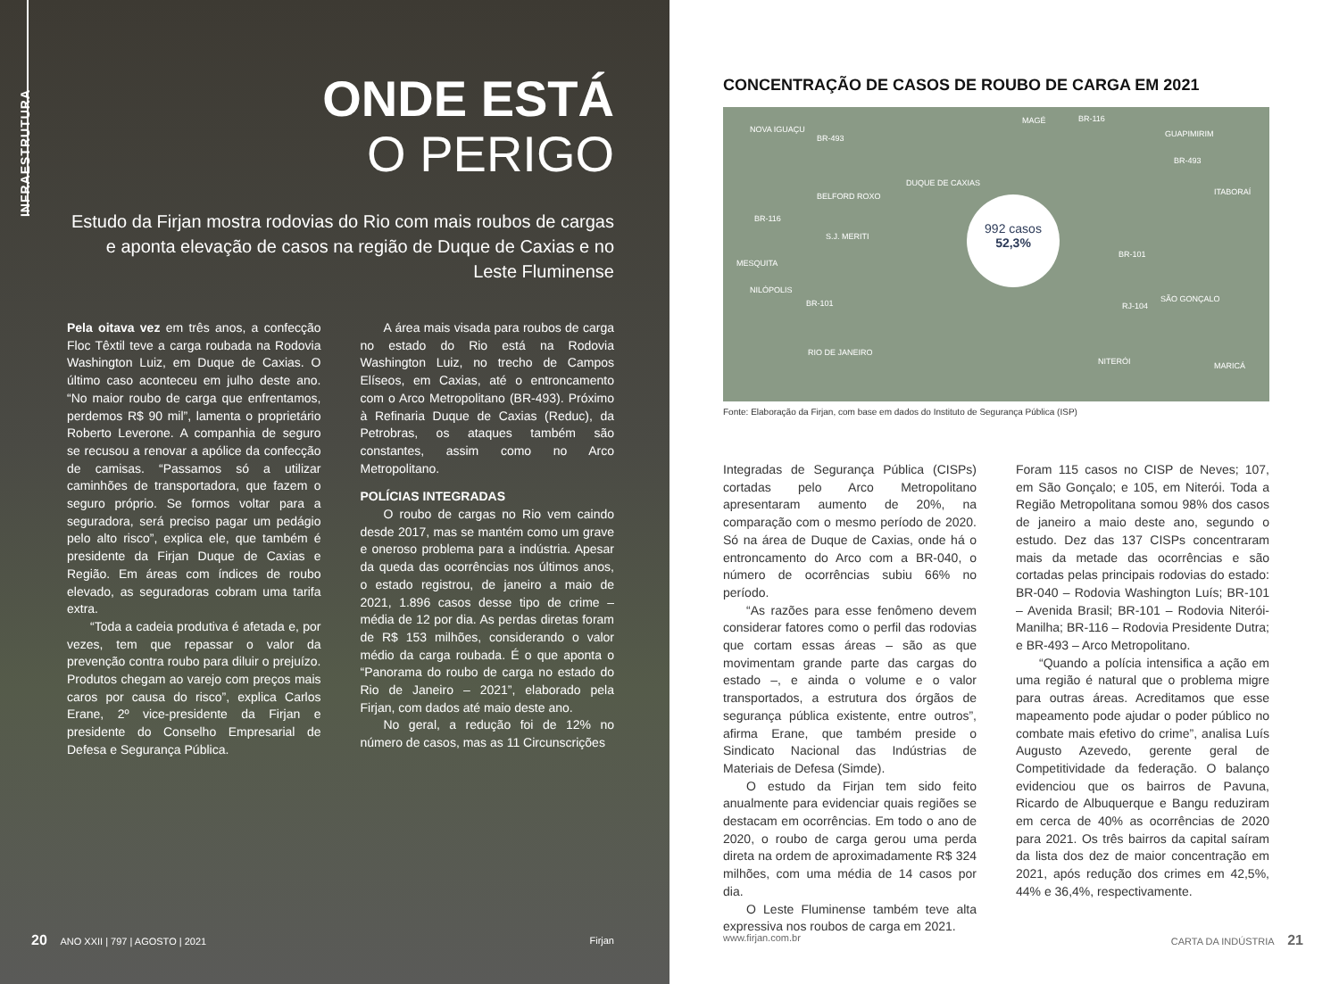INFRAESTRUTURA
ONDE ESTÁ
O PERIGO
Estudo da Firjan mostra rodovias do Rio com mais roubos de cargas e aponta elevação de casos na região de Duque de Caxias e no Leste Fluminense
Pela oitava vez em três anos, a confecção Floc Têxtil teve a carga roubada na Rodovia Washington Luiz, em Duque de Caxias. O último caso aconteceu em julho deste ano. “No maior roubo de carga que enfrentamos, perdemos R$ 90 mil”, lamenta o proprietário Roberto Leverone. A companhia de seguro se recusou a renovar a apólice da confecção de camisas. “Passamos só a utilizar caminhões de transportadora, que fazem o seguro próprio. Se formos voltar para a seguradora, será preciso pagar um pedágio pelo alto risco”, explica ele, que também é presidente da Firjan Duque de Caxias e Região. Em áreas com índices de roubo elevado, as seguradoras cobram uma tarifa extra.
“Toda a cadeia produtiva é afetada e, por vezes, tem que repassar o valor da prevenção contra roubo para diluir o prejuízo. Produtos chegam ao varejo com preços mais caros por causa do risco”, explica Carlos Erane, 2º vice-presidente da Firjan e presidente do Conselho Empresarial de Defesa e Segurança Pública.
A área mais visada para roubos de carga no estado do Rio está na Rodovia Washington Luiz, no trecho de Campos Elíseos, em Caxias, até o entroncamento com o Arco Metropolitano (BR-493). Próximo à Refinaria Duque de Caxias (Reduc), da Petrobras, os ataques também são constantes, assim como no Arco Metropolitano.
POLÍCIAS INTEGRADAS
O roubo de cargas no Rio vem caindo desde 2017, mas se mantém como um grave e oneroso problema para a indústria. Apesar da queda das ocorrências nos últimos anos, o estado registrou, de janeiro a maio de 2021, 1.896 casos desse tipo de crime – média de 12 por dia. As perdas diretas foram de R$ 153 milhões, considerando o valor médio da carga roubada. É o que aponta o “Panorama do roubo de carga no estado do Rio de Janeiro – 2021”, elaborado pela Firjan, com dados até maio deste ano.
No geral, a redução foi de 12% no número de casos, mas as 11 Circunscrições
20 ANO XXII | 797 | AGOSTO | 2021 Firjan
CONCENTRAÇÃO DE CASOS DE ROUBO DE CARGA EM 2021
NOVA IGUAÇU
BELFORD ROXO
DUQUE DE CAXIAS
MAGÉ
GUAPIMIRIM
ITABORAÍ
S.J. MERITI
MESQUITA
NILÓPOLIS
SÃO GONÇALO
RIO DE JANEIRO
NITERÓI MARICÁ
BR-493
BR-116
BR-493
BR-116
BR-101
BR-101 RJ-104
992 casos
52,3%
Fonte: Elaboração da Firjan, com base em dados do Instituto de Segurança Pública (ISP)
Integradas de Segurança Pública (CISPs) cortadas pelo Arco Metropolitano apresentaram aumento de 20%, na comparação com o mesmo período de 2020. Só na área de Duque de Caxias, onde há o entroncamento do Arco com a BR-040, o número de ocorrências subiu 66% no período.
“As razões para esse fenômeno devem considerar fatores como o perfil das rodovias que cortam essas áreas – são as que movimentam grande parte das cargas do estado –, e ainda o volume e o valor transportados, a estrutura dos órgãos de segurança pública existente, entre outros”, afirma Erane, que também preside o Sindicato Nacional das Indústrias de Materiais de Defesa (Simde).
O estudo da Firjan tem sido feito anualmente para evidenciar quais regiões se destacam em ocorrências. Em todo o ano de 2020, o roubo de carga gerou uma perda direta na ordem de aproximadamente R$ 324 milhões, com uma média de 14 casos por dia.
O Leste Fluminense também teve alta expressiva nos roubos de carga em 2021.
Foram 115 casos no CISP de Neves; 107, em São Gonçalo; e 105, em Niterói. Toda a Região Metropolitana somou 98% dos casos de janeiro a maio deste ano, segundo o estudo. Dez das 137 CISPs concentraram mais da metade das ocorrências e são cortadas pelas principais rodovias do estado: BR-040 – Rodovia Washington Luís; BR-101 – Avenida Brasil; BR-101 – Rodovia Niterói-Manilha; BR-116 – Rodovia Presidente Dutra; e BR-493 – Arco Metropolitano.
“Quando a polícia intensifica a ação em uma região é natural que o problema migre para outras áreas. Acreditamos que esse mapeamento pode ajudar o poder público no combate mais efetivo do crime”, analisa Luís Augusto Azevedo, gerente geral de Competitividade da federação. O balanço evidenciou que os bairros de Pavuna, Ricardo de Albuquerque e Bangu reduziram em cerca de 40% as ocorrências de 2020 para 2021. Os três bairros da capital saíram da lista dos dez de maior concentração em 2021, após redução dos crimes em 42,5%, 44% e 36,4%, respectivamente.
www.firjan.com.br CARTA DA INDÚSTRIA 21